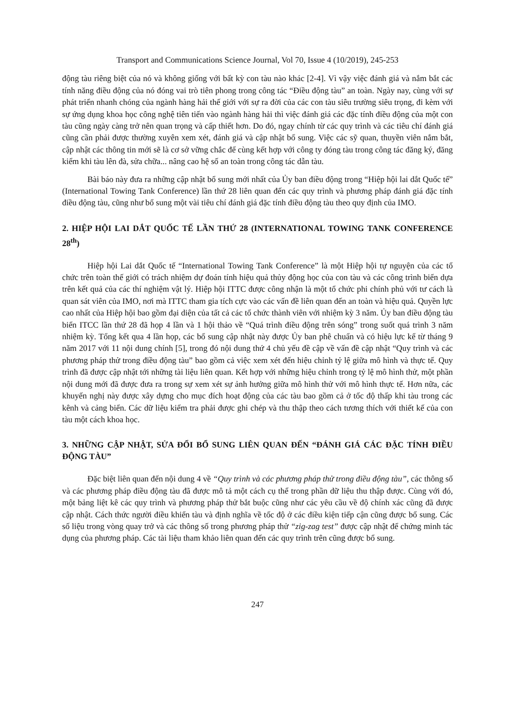Transport and Communications Science Journal, Vol 70, Issue 4 (10/2019), 245-253
động tàu riêng biệt của nó và không giống với bất kỳ con tàu nào khác [2-4]. Vì vậy việc đánh giá và nắm bắt các tính năng điều động của nó đóng vai trò tiên phong trong công tác “Điều động tàu” an toàn. Ngày nay, cùng với sự phát triển nhanh chóng của ngành hàng hải thế giới với sự ra đời của các con tàu siêu trường siêu trọng, đi kèm với sự ứng dụng khoa học công nghệ tiên tiến vào ngành hàng hải thì việc đánh giá các đặc tính điều động của một con tàu cũng ngày càng trở nên quan trọng và cấp thiết hơn. Do đó, ngay chính từ các quy trình và các tiêu chí đánh giá cũng cần phải được thường xuyên xem xét, đánh giá và cập nhật bổ sung. Việc các sỹ quan, thuyền viên nắm bắt, cập nhật các thông tin mới sẽ là cơ sở vững chắc để cùng kết hợp với công ty đóng tàu trong công tác đăng ký, đăng kiểm khi tàu lên đà, sửa chữa... nâng cao hệ số an toàn trong công tác dẫn tàu.
Bài báo này đưa ra những cập nhật bổ sung mới nhất của Ủy ban điều động trong “Hiệp hội lai dắt Quốc tế” (International Towing Tank Conference) lần thứ 28 liên quan đến các quy trình và phương pháp đánh giá đặc tính điều động tàu, cũng như bổ sung một vài tiêu chí đánh giá đặc tính điều động tàu theo quy định của IMO.
2. HIỆP HỘI LAI DẮT QUỐC TẾ LẦN THỨ 28 (INTERNATIONAL TOWING TANK CONFERENCE 28<sup>th</sup>)
Hiệp hội Lai dắt Quốc tế “International Towing Tank Conference” là một Hiệp hội tự nguyện của các tổ chức trên toàn thế giới có trách nhiệm dự đoán tính hiệu quả thủy động học của con tàu và các công trình biển dựa trên kết quả của các thí nghiệm vật lý. Hiệp hội ITTC được công nhận là một tổ chức phi chính phủ với tư cách là quan sát viên của IMO, nơi mà ITTC tham gia tích cực vào các vấn đề liên quan đến an toàn và hiệu quả. Quyền lực cao nhất của Hiệp hội bao gồm đại diện của tất cả các tổ chức thành viên với nhiệm kỳ 3 năm. Ủy ban điều động tàu biển ITCC lần thứ 28 đã họp 4 lần và 1 hội thảo về “Quá trình điều động trên sóng” trong suốt quá trình 3 năm nhiệm kỳ. Tổng kết qua 4 lần họp, các bổ sung cập nhật này được Ủy ban phê chuẩn và có hiệu lực kể từ tháng 9 năm 2017 với 11 nội dung chính [5], trong đó nội dung thứ 4 chủ yếu đề cập về vấn đề cập nhật “Quy trình và các phương pháp thử trong điều động tàu” bao gồm cả việc xem xét đến hiệu chỉnh tỷ lệ giữa mô hình và thực tế. Quy trình đã được cập nhật tới những tài liệu liên quan. Kết hợp với những hiệu chỉnh trong tỷ lệ mô hình thử, một phần nội dung mới đã được đưa ra trong sự xem xét sự ảnh hưởng giữa mô hình thử với mô hình thực tế. Hơn nữa, các khuyến nghị này được xây dựng cho mục đích hoạt động của các tàu bao gồm cả ở tốc độ thấp khi tàu trong các kênh và cảng biển. Các dữ liệu kiểm tra phải được ghi chép và thu thập theo cách tương thích với thiết kế của con tàu một cách khoa học.
3. NHỮNG CẬP NHẬT, SỬA ĐỔI BỔ SUNG LIÊN QUAN ĐẾN “ĐÁNH GIÁ CÁC ĐẶC TÍNH ĐIỀU ĐỘNG TÀU”
Đặc biệt liên quan đến nội dung 4 về “Quy trình và các phương pháp thử trong điều động tàu”, các thông số và các phương pháp điều động tàu đã được mô tả một cách cụ thể trong phần dữ liệu thu thập được. Cùng với đó, một bảng liệt kê các quy trình và phương pháp thử bắt buộc cũng như các yêu cầu về độ chính xác cũng đã được cập nhật. Cách thức người điều khiển tàu và định nghĩa về tốc độ ở các điều kiện tiếp cận cũng được bổ sung. Các số liệu trong vòng quay trở và các thông số trong phương pháp thử “zig-zag test” được cập nhật để chứng minh tác dụng của phương pháp. Các tài liệu tham khảo liên quan đến các quy trình trên cũng được bổ sung.
247